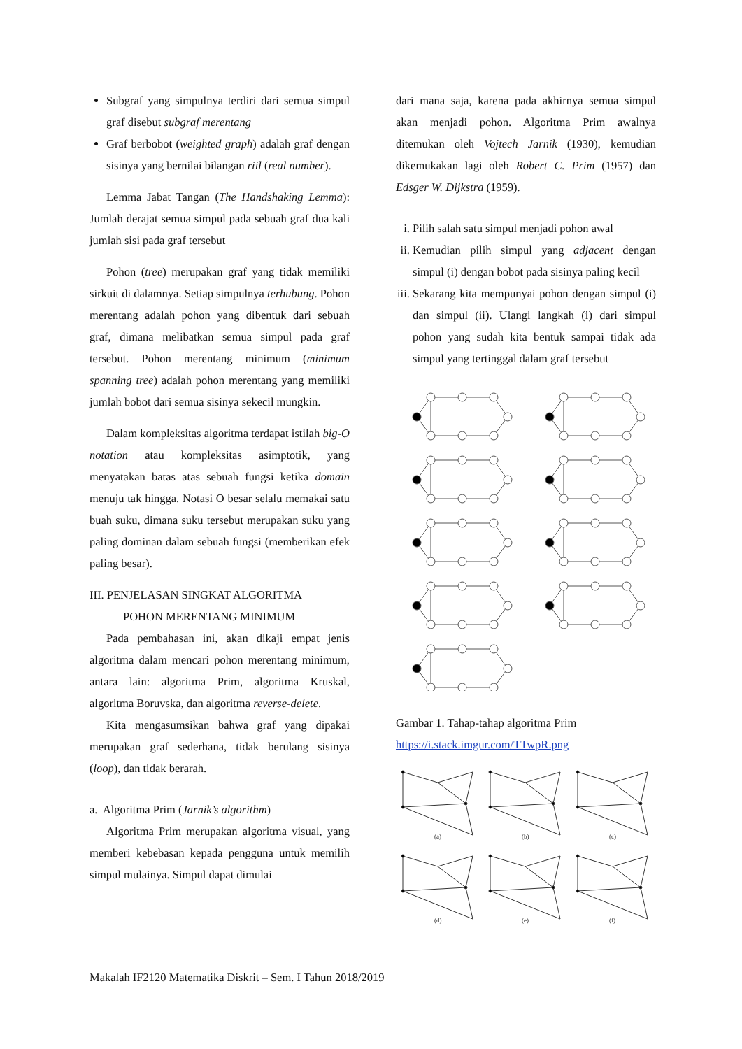Subgraf yang simpulnya terdiri dari semua simpul graf disebut subgraf merentang
Graf berbobot (weighted graph) adalah graf dengan sisinya yang bernilai bilangan riil (real number).
Lemma Jabat Tangan (The Handshaking Lemma): Jumlah derajat semua simpul pada sebuah graf dua kali jumlah sisi pada graf tersebut
Pohon (tree) merupakan graf yang tidak memiliki sirkuit di dalamnya. Setiap simpulnya terhubung. Pohon merentang adalah pohon yang dibentuk dari sebuah graf, dimana melibatkan semua simpul pada graf tersebut. Pohon merentang minimum (minimum spanning tree) adalah pohon merentang yang memiliki jumlah bobot dari semua sisinya sekecil mungkin.
Dalam kompleksitas algoritma terdapat istilah big-O notation atau kompleksitas asimptotik, yang menyatakan batas atas sebuah fungsi ketika domain menuju tak hingga. Notasi O besar selalu memakai satu buah suku, dimana suku tersebut merupakan suku yang paling dominan dalam sebuah fungsi (memberikan efek paling besar).
III. PENJELASAN SINGKAT ALGORITMA
POHON MERENTANG MINIMUM
Pada pembahasan ini, akan dikaji empat jenis algoritma dalam mencari pohon merentang minimum, antara lain: algoritma Prim, algoritma Kruskal, algoritma Boruvska, dan algoritma reverse-delete.
Kita mengasumsikan bahwa graf yang dipakai merupakan graf sederhana, tidak berulang sisinya (loop), dan tidak berarah.
a. Algoritma Prim (Jarnik’s algorithm)
Algoritma Prim merupakan algoritma visual, yang memberi kebebasan kepada pengguna untuk memilih simpul mulainya. Simpul dapat dimulai
dari mana saja, karena pada akhirnya semua simpul akan menjadi pohon. Algoritma Prim awalnya ditemukan oleh Vojtech Jarnik (1930), kemudian dikemukakan lagi oleh Robert C. Prim (1957) dan Edsger W. Dijkstra (1959).
i. Pilih salah satu simpul menjadi pohon awal
ii. Kemudian pilih simpul yang adjacent dengan simpul (i) dengan bobot pada sisinya paling kecil
iii. Sekarang kita mempunyai pohon dengan simpul (i) dan simpul (ii). Ulangi langkah (i) dari simpul pohon yang sudah kita bentuk sampai tidak ada simpul yang tertinggal dalam graf tersebut
Gambar 1. Tahap-tahap algoritma Prim
https://i.stack.imgur.com/TTwpR.png
(a)
(b)
(c)
(d)
(e)
(f)
Makalah IF2120 Matematika Diskrit – Sem. I Tahun 2018/2019